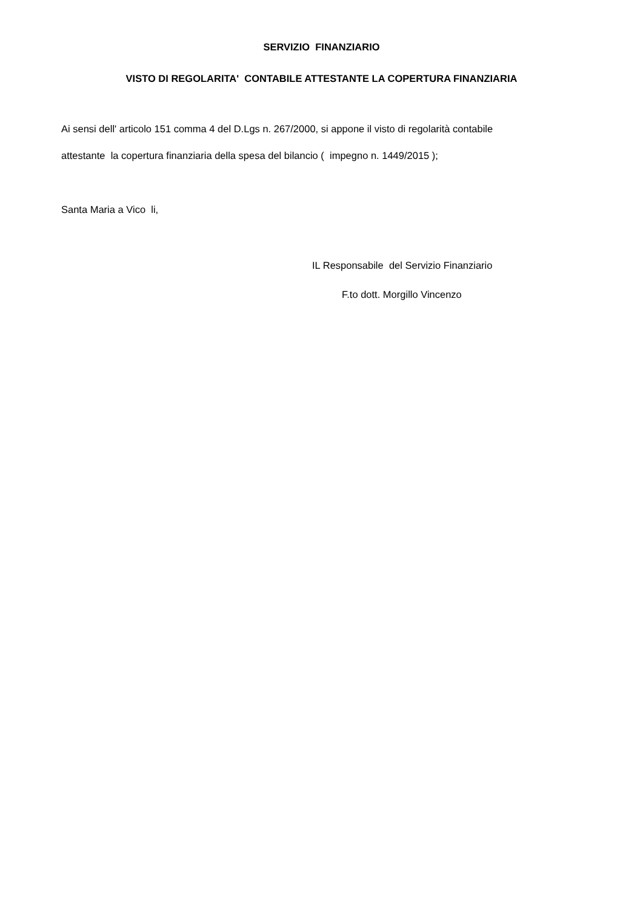SERVIZIO FINANZIARIO
VISTO DI REGOLARITA' CONTABILE ATTESTANTE LA COPERTURA FINANZIARIA
Ai sensi dell' articolo 151 comma 4 del D.Lgs n. 267/2000, si appone il visto di regolarità contabile
attestante la copertura finanziaria della spesa del bilancio ( impegno n. 1449/2015 );
Santa Maria a Vico li,
IL Responsabile del Servizio Finanziario
F.to dott. Morgillo Vincenzo